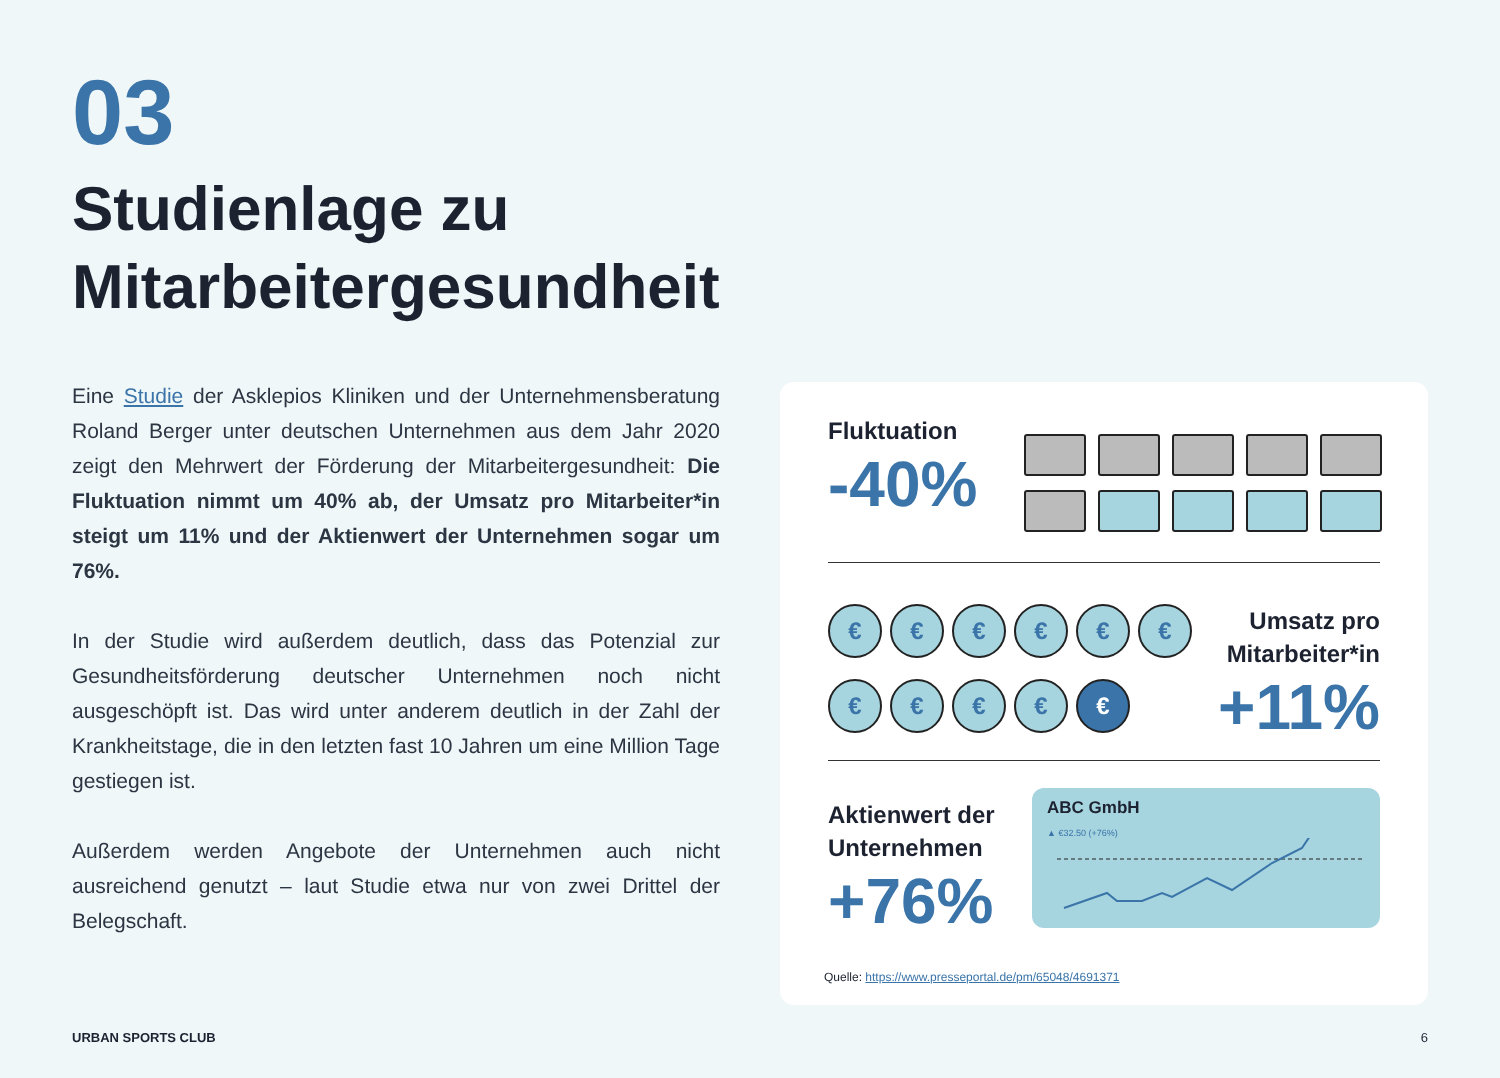03
Studienlage zu
Mitarbeitergesundheit
Eine Studie der Asklepios Kliniken und der Unternehmensberatung Roland Berger unter deutschen Unternehmen aus dem Jahr 2020 zeigt den Mehrwert der Förderung der Mitarbeitergesundheit: Die Fluktuation nimmt um 40% ab, der Umsatz pro Mitarbeiter*in steigt um 11% und der Aktienwert der Unternehmen sogar um 76%.
In der Studie wird außerdem deutlich, dass das Potenzial zur Gesundheitsförderung deutscher Unternehmen noch nicht ausgeschöpft ist. Das wird unter anderem deutlich in der Zahl der Krankheitstage, die in den letzten fast 10 Jahren um eine Million Tage gestiegen ist.
Außerdem werden Angebote der Unternehmen auch nicht ausreichend genutzt – laut Studie etwa nur von zwei Drittel der Belegschaft.
Fluktuation
-40%
€
€
€
€
€
€
€
€
€
€
€
Umsatz pro
Mitarbeiter*in
+11%
Aktienwert der
Unternehmen
+76%
ABC GmbH
▲ €32.50 (+76%)
Quelle: https://www.presseportal.de/pm/65048/4691371
URBAN SPORTS CLUB 6